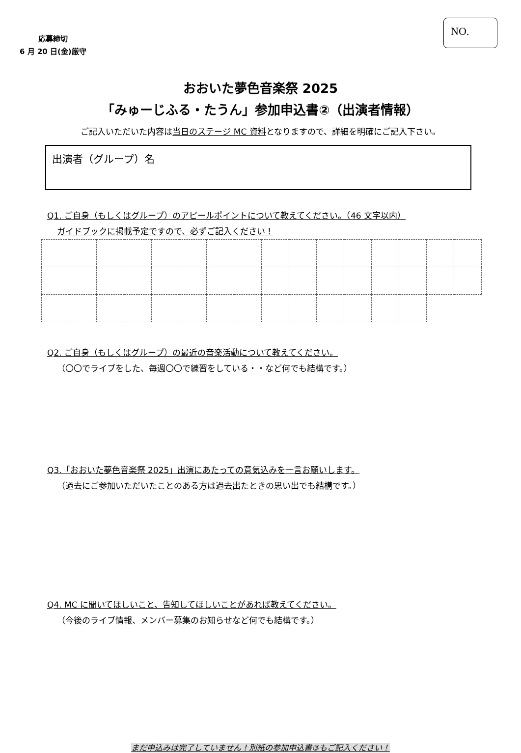応募締切
6 月 20 日(金)厳守
NO.
おおいた夢色音楽祭 2025
「みゅーじふる・たうん」参加申込書②（出演者情報）
ご記入いただいた内容は当日のステージ MC 資料となりますので、詳細を明確にご記入下さい。
出演者（グループ）名
Q1. ご自身（もしくはグループ）のアピールポイントについて教えてください。（46 文字以内）
ガイドブックに掲載予定ですので、必ずご記入ください！
Q2. ご自身（もしくはグループ）の最近の音楽活動について教えてください。
（〇〇でライブをした、毎週〇〇で練習をしている・・など何でも結構です。）
Q3.「おおいた夢色音楽祭 2025」出演にあたっての意気込みを一言お願いします。
（過去にご参加いただいたことのある方は過去出たときの思い出でも結構です。）
Q4. MC に聞いてほしいこと、告知してほしいことがあれば教えてください。
（今後のライブ情報、メンバー募集のお知らせなど何でも結構です。）
まだ申込みは完了していません！別紙の参加申込書③もご記入ください！